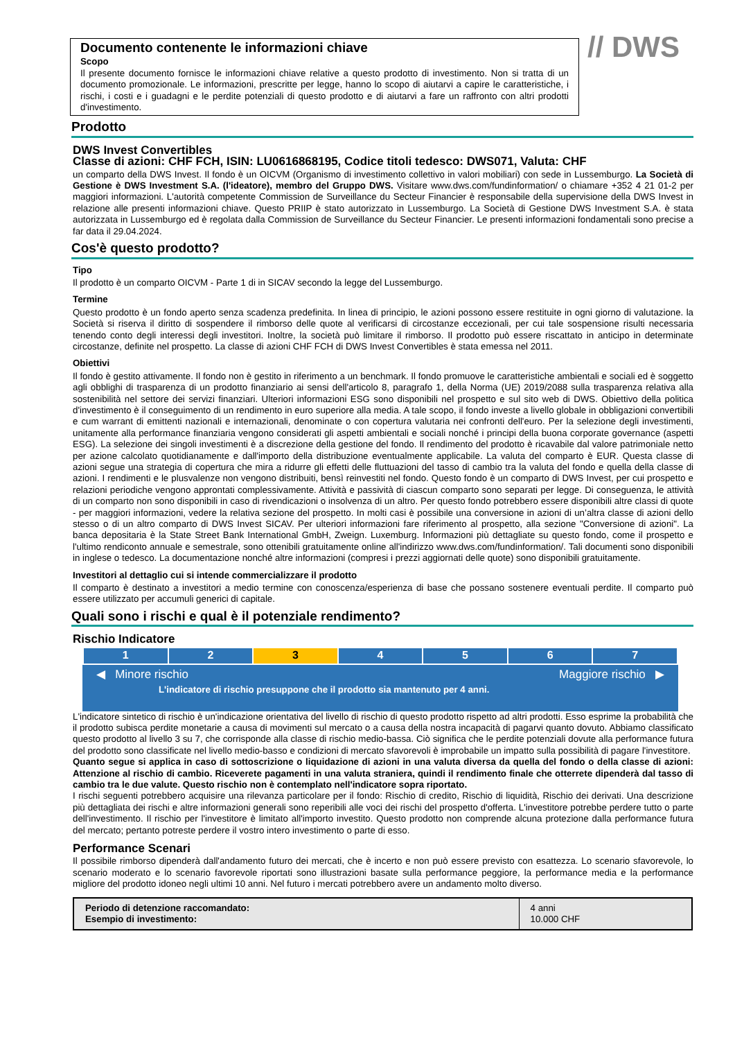Documento contenente le informazioni chiave
Scopo
Il presente documento fornisce le informazioni chiave relative a questo prodotto di investimento. Non si tratta di un documento promozionale. Le informazioni, prescritte per legge, hanno lo scopo di aiutarvi a capire le caratteristiche, i rischi, i costi e i guadagni e le perdite potenziali di questo prodotto e di aiutarvi a fare un raffronto con altri prodotti d'investimento.
// DWS
Prodotto
DWS Invest Convertibles
Classe di azioni: CHF FCH, ISIN: LU0616868195, Codice titoli tedesco: DWS071, Valuta: CHF
un comparto della DWS Invest. Il fondo è un OICVM (Organismo di investimento collettivo in valori mobiliari) con sede in Lussemburgo. La Società di Gestione è DWS Investment S.A. (l'ideatore), membro del Gruppo DWS. Visitare www.dws.com/fundinformation/ o chiamare +352 4 21 01-2 per maggiori informazioni. L'autorità competente Commission de Surveillance du Secteur Financier è responsabile della supervisione della DWS Invest in relazione alle presenti informazioni chiave. Questo PRIIP è stato autorizzato in Lussemburgo. La Società di Gestione DWS Investment S.A. è stata autorizzata in Lussemburgo ed è regolata dalla Commission de Surveillance du Secteur Financier. Le presenti informazioni fondamentali sono precise a far data il 29.04.2024.
Cos'è questo prodotto?
Tipo
Il prodotto è un comparto OICVM - Parte 1 di in SICAV secondo la legge del Lussemburgo.
Termine
Questo prodotto è un fondo aperto senza scadenza predefinita. In linea di principio, le azioni possono essere restituite in ogni giorno di valutazione. la Società si riserva il diritto di sospendere il rimborso delle quote al verificarsi di circostanze eccezionali, per cui tale sospensione risulti necessaria tenendo conto degli interessi degli investitori. Inoltre, la società può limitare il rimborso. Il prodotto può essere riscattato in anticipo in determinate circostanze, definite nel prospetto. La classe di azioni CHF FCH di DWS Invest Convertibles è stata emessa nel 2011.
Obiettivi
Il fondo è gestito attivamente. Il fondo non è gestito in riferimento a un benchmark. Il fondo promuove le caratteristiche ambientali e sociali ed è soggetto agli obblighi di trasparenza di un prodotto finanziario ai sensi dell'articolo 8, paragrafo 1, della Norma (UE) 2019/2088 sulla trasparenza relativa alla sostenibilità nel settore dei servizi finanziari. Ulteriori informazioni ESG sono disponibili nel prospetto e sul sito web di DWS. Obiettivo della politica d'investimento è il conseguimento di un rendimento in euro superiore alla media. A tale scopo, il fondo investe a livello globale in obbligazioni convertibili e cum warrant di emittenti nazionali e internazionali, denominate o con copertura valutaria nei confronti dell'euro. Per la selezione degli investimenti, unitamente alla performance finanziaria vengono considerati gli aspetti ambientali e sociali nonché i principi della buona corporate governance (aspetti ESG). La selezione dei singoli investimenti è a discrezione della gestione del fondo. Il rendimento del prodotto è ricavabile dal valore patrimoniale netto per azione calcolato quotidianamente e dall'importo della distribuzione eventualmente applicabile. La valuta del comparto è EUR. Questa classe di azioni segue una strategia di copertura che mira a ridurre gli effetti delle fluttuazioni del tasso di cambio tra la valuta del fondo e quella della classe di azioni. I rendimenti e le plusvalenze non vengono distribuiti, bensì reinvestiti nel fondo. Questo fondo è un comparto di DWS Invest, per cui prospetto e relazioni periodiche vengono approntati complessivamente. Attività e passività di ciascun comparto sono separati per legge. Di conseguenza, le attività di un comparto non sono disponibili in caso di rivendicazioni o insolvenza di un altro. Per questo fondo potrebbero essere disponibili altre classi di quote - per maggiori informazioni, vedere la relativa sezione del prospetto. In molti casi è possibile una conversione in azioni di un’altra classe di azioni dello stesso o di un altro comparto di DWS Invest SICAV. Per ulteriori informazioni fare riferimento al prospetto, alla sezione "Conversione di azioni". La banca depositaria è la State Street Bank International GmbH, Zweign. Luxemburg. Informazioni più dettagliate su questo fondo, come il prospetto e l'ultimo rendiconto annuale e semestrale, sono ottenibili gratuitamente online all'indirizzo www.dws.com/fundinformation/. Tali documenti sono disponibili in inglese o tedesco. La documentazione nonché altre informazioni (compresi i prezzi aggiornati delle quote) sono disponibili gratuitamente.
Investitori al dettaglio cui si intende commercializzare il prodotto
Il comparto è destinato a investitori a medio termine con conoscenza/esperienza di base che possano sostenere eventuali perdite. Il comparto può essere utilizzato per accumuli generici di capitale.
Quali sono i rischi e qual è il potenziale rendimento?
Rischio Indicatore
| 1 | 2 | 3 | 4 | 5 | 6 | 7 |
◀ Minore rischio Maggiore rischio ▶
L'indicatore di rischio presuppone che il prodotto sia mantenuto per 4 anni.
L'indicatore sintetico di rischio è un'indicazione orientativa del livello di rischio di questo prodotto rispetto ad altri prodotti. Esso esprime la probabilità che il prodotto subisca perdite monetarie a causa di movimenti sul mercato o a causa della nostra incapacità di pagarvi quanto dovuto. Abbiamo classificato questo prodotto al livello 3 su 7, che corrisponde alla classe di rischio medio-bassa. Ciò significa che le perdite potenziali dovute alla performance futura del prodotto sono classificate nel livello medio-basso e condizioni di mercato sfavorevoli è improbabile un impatto sulla possibilità di pagare l'investitore.
Quanto segue si applica in caso di sottoscrizione o liquidazione di azioni in una valuta diversa da quella del fondo o della classe di azioni: Attenzione al rischio di cambio. Riceverete pagamenti in una valuta straniera, quindi il rendimento finale che otterrete dipenderà dal tasso di cambio tra le due valute. Questo rischio non è contemplato nell'indicatore sopra riportato.
I rischi seguenti potrebbero acquisire una rilevanza particolare per il fondo: Rischio di credito, Rischio di liquidità, Rischio dei derivati. Una descrizione più dettagliata dei rischi e altre informazioni generali sono reperibili alle voci dei rischi del prospetto d'offerta. L'investitore potrebbe perdere tutto o parte dell'investimento. Il rischio per l'investitore è limitato all'importo investito. Questo prodotto non comprende alcuna protezione dalla performance futura del mercato; pertanto potreste perdere il vostro intero investimento o parte di esso.
Performance Scenari
Il possibile rimborso dipenderà dall'andamento futuro dei mercati, che è incerto e non può essere previsto con esattezza. Lo scenario sfavorevole, lo scenario moderato e lo scenario favorevole riportati sono illustrazioni basate sulla performance peggiore, la performance media e la performance migliore del prodotto idoneo negli ultimi 10 anni. Nel futuro i mercati potrebbero avere un andamento molto diverso.
| Periodo di detenzione raccomandato: Esempio di investimento: | 4 anni 10.000 CHF |